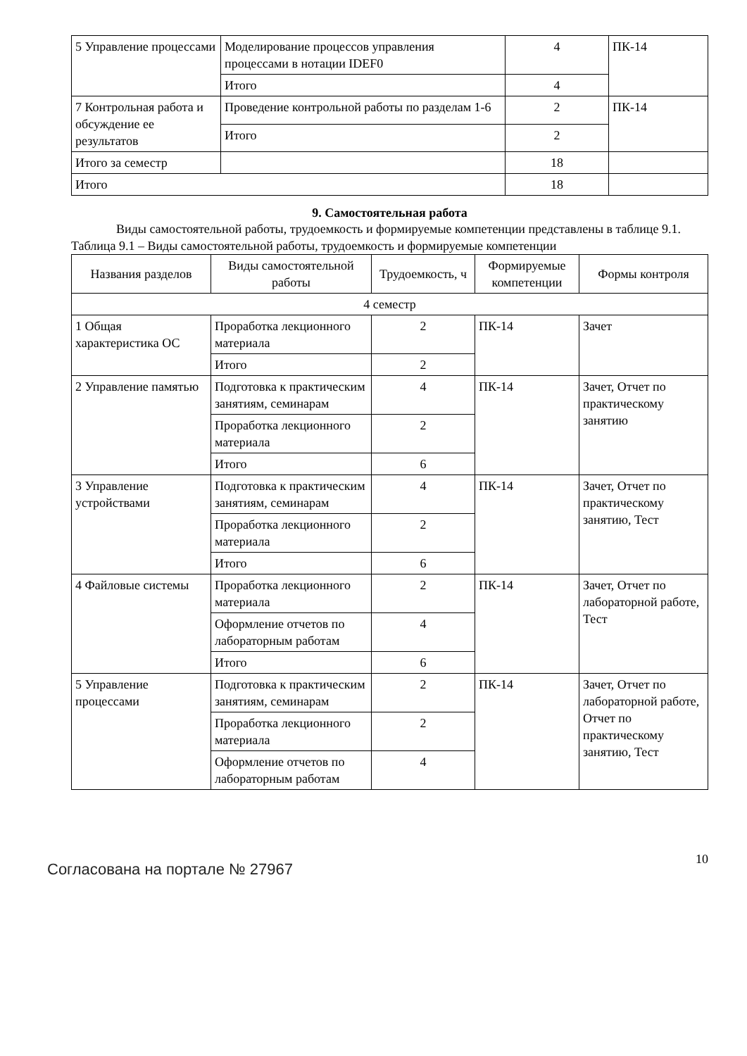| 5 Управление процессами | Моделирование процессов управления процессами в нотации IDEF0 | 4 | ПК-14 |
| | Итого | 4 | |
| 7 Контрольная работа и обсуждение ее результатов | Проведение контрольной работы по разделам 1-6 | 2 | ПК-14 |
| | Итого | 2 | |
| Итого за семестр | | 18 | |
| Итого | | 18 | |
9. Самостоятельная работа
Виды самостоятельной работы, трудоемкость и формируемые компетенции представлены в таблице 9.1.
Таблица 9.1 – Виды самостоятельной работы, трудоемкость и формируемые компетенции
| Названия разделов | Виды самостоятельной работы | Трудоемкость, ч | Формируемые компетенции | Формы контроля |
| --- | --- | --- | --- | --- |
| 4 семестр | | | | |
| 1 Общая характеристика ОС | Проработка лекционного материала | 2 | ПК-14 | Зачет |
| | Итого | 2 | | |
| 2 Управление памятью | Подготовка к практическим занятиям, семинарам | 4 | ПК-14 | Зачет, Отчет по практическому занятию |
| | Проработка лекционного материала | 2 | | |
| | Итого | 6 | | |
| 3 Управление устройствами | Подготовка к практическим занятиям, семинарам | 4 | ПК-14 | Зачет, Отчет по практическому занятию, Тест |
| | Проработка лекционного материала | 2 | | |
| | Итого | 6 | | |
| 4 Файловые системы | Проработка лекционного материала | 2 | ПК-14 | Зачет, Отчет по лабораторной работе, Тест |
| | Оформление отчетов по лабораторным работам | 4 | | |
| | Итого | 6 | | |
| 5 Управление процессами | Подготовка к практическим занятиям, семинарам | 2 | ПК-14 | Зачет, Отчет по лабораторной работе, Отчет по практическому занятию, Тест |
| | Проработка лекционного материала | 2 | | |
| | Оформление отчетов по лабораторным работам | 4 | | |
Согласована на портале № 27967
10